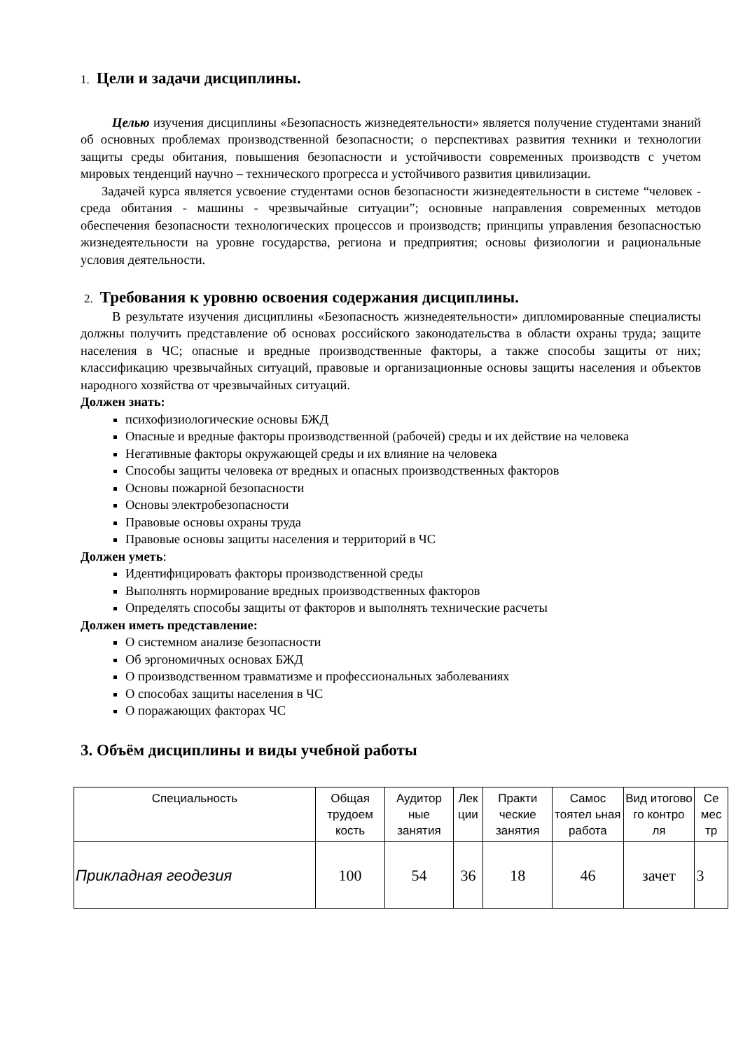1. Цели и задачи дисциплины.
Целью изучения дисциплины «Безопасность жизнедеятельности» является получение студентами знаний об основных проблемах производственной безопасности; о перспективах развития техники и технологии защиты среды обитания, повышения безопасности и устойчивости современных производств с учетом мировых тенденций научно – технического прогресса и устойчивого развития цивилизации.
Задачей курса является усвоение студентами основ безопасности жизнедеятельности в системе “человек - среда обитания - машины - чрезвычайные ситуации”; основные направления современных методов обеспечения безопасности технологических процессов и производств; принципы управления безопасностью жизнедеятельности на уровне государства, региона и предприятия; основы физиологии и рациональные условия деятельности.
2. Требования к уровню освоения содержания дисциплины.
В результате изучения дисциплины «Безопасность жизнедеятельности» дипломированные специалисты должны получить представление об основах российского законодательства в области охраны труда; защите населения в ЧС; опасные и вредные производственные факторы, а также способы защиты от них; классификацию чрезвычайных ситуаций, правовые и организационные основы защиты населения и объектов народного хозяйства от чрезвычайных ситуаций.
Должен знать:
психофизиологические основы БЖД
Опасные и вредные факторы производственной (рабочей) среды и их действие на человека
Негативные факторы окружающей среды и их влияние на человека
Способы защиты человека от вредных и опасных производственных факторов
Основы пожарной безопасности
Основы электробезопасности
Правовые основы охраны труда
Правовые основы защиты населения и территорий в ЧС
Должен уметь:
Идентифицировать факторы производственной среды
Выполнять нормирование вредных производственных факторов
Определять способы защиты от факторов и выполнять технические расчеты
Должен иметь представление:
О системном анализе безопасности
Об эргономичных основах БЖД
О производственном травматизме и профессиональных заболеваниях
О способах защиты населения в ЧС
О поражающих факторах ЧС
3. Объём дисциплины и виды учебной работы
| Специальность | Общая трудоем кость | Аудитор ные занятия | Лек ции | Практи ческие занятия | Самос тоятел ьная работа | Вид итогово го контро ля | Се мес тр |
| Прикладная геодезия | 100 | 54 | 36 | 18 | 46 | зачет | 3 |